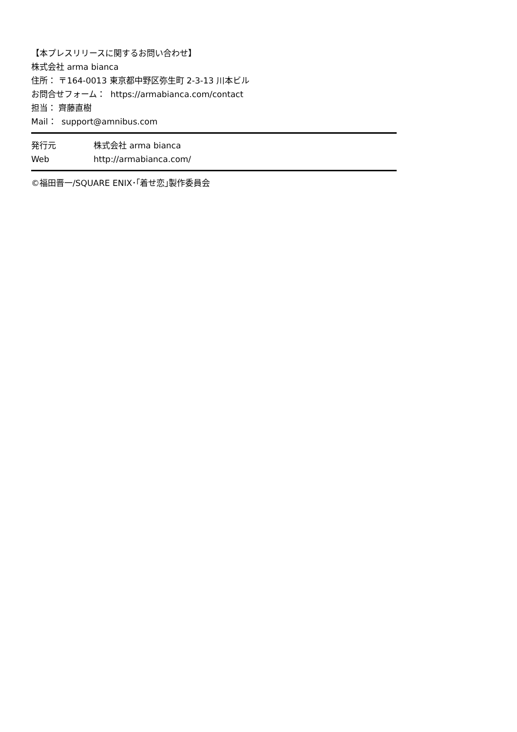【本プレスリリースに関するお問い合わせ】
株式会社 arma bianca
住所： 〒164-0013 東京都中野区弥生町 2-3-13 川本ビル
お問合せフォーム： https://armabianca.com/contact
担当： 齊藤直樹
Mail： support@amnibus.com
発行元 株式会社 arma bianca
Web http://armabianca.com/
©福田晋一/SQUARE ENIX･｢着せ恋｣製作委員会